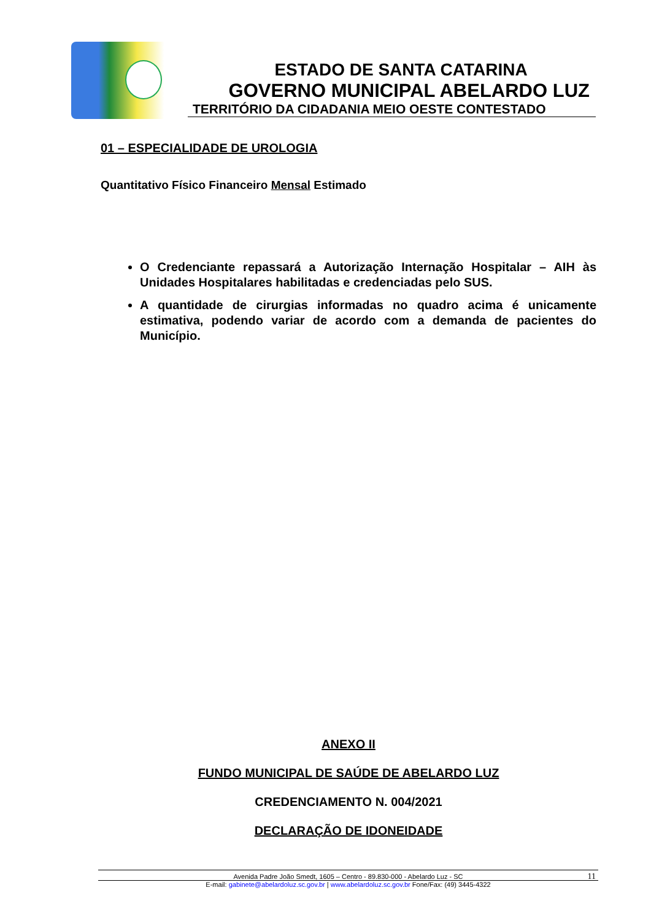ESTADO DE SANTA CATARINA
GOVERNO MUNICIPAL ABELARDO LUZ
TERRITÓRIO DA CIDADANIA MEIO OESTE CONTESTADO
01 – ESPECIALIDADE DE UROLOGIA
Quantitativo Físico Financeiro Mensal Estimado
O Credenciante repassará a Autorização Internação Hospitalar – AIH às Unidades Hospitalares habilitadas e credenciadas pelo SUS.
A quantidade de cirurgias informadas no quadro acima é unicamente estimativa, podendo variar de acordo com a demanda de pacientes do Município.
ANEXO II
FUNDO MUNICIPAL DE SAÚDE DE ABELARDO LUZ
CREDENCIAMENTO N. 004/2021
DECLARAÇÃO DE IDONEIDADE
Avenida Padre João Smedt, 1605 – Centro - 89.830-000 - Abelardo Luz - SC 11
E-mail: gabinete@abelardoluz.sc.gov.br | www.abelardoluz.sc.gov.br Fone/Fax: (49) 3445-4322